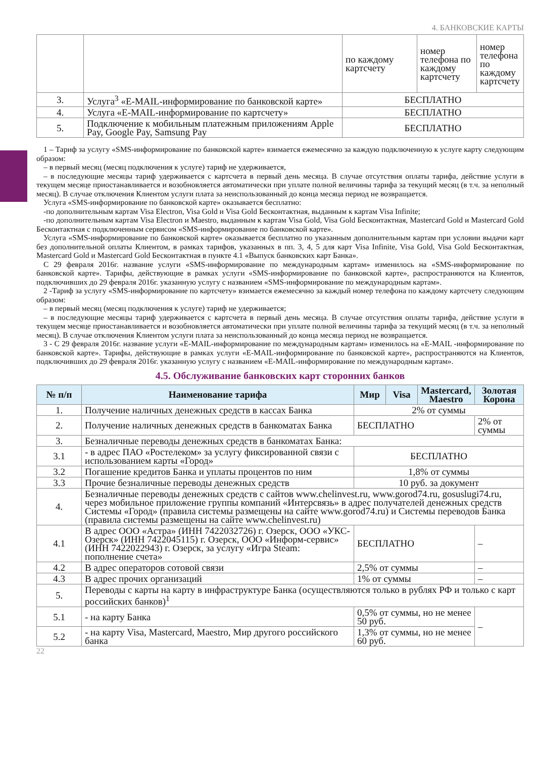4. БАНКОВСКИЕ КАРТЫ
| | | по каждому картсчету | номер телефона по каждому картсчету | номер телефона по каждому картсчету |
| 3. | Услуга<sup>3</sup> «E-MAIL-информирование по банковской карте» | БЕСПЛАТНО | | |
| 4. | Услуга «E-MAIL-информирование по картсчету» | БЕСПЛАТНО | | |
| 5. | Подключение к мобильным платежным приложениям Apple Pay, Google Pay, Samsung Pay | БЕСПЛАТНО | | |
1 – Тариф за услугу «SMS-информирование по банковской карте» взимается ежемесячно за каждую подключенную к услуге карту следующим образом:
– в первый месяц (месяц подключения к услуге) тариф не удерживается,
– в последующие месяцы тариф удерживается с картсчета в первый день месяца. В случае отсутствия оплаты тарифа, действие услуги в текущем месяце приостанавливается и возобновляется автоматически при уплате полной величины тарифа за текущий месяц (в т.ч. за неполный месяц). В случае отключения Клиентом услуги плата за неиспользованный до конца месяца период не возвращается.
Услуга «SMS-информирование по банковской карте» оказывается бесплатно:
-по дополнительным картам Visa Electron, Visa Gold и Visa Gold Бесконтактная, выданным к картам Visa Infinite;
-по дополнительным картам Visa Electron и Maestro, выданным к картам Visa Gold, Visa Gold Бесконтактная, Mastercard Gold и Mastercard Gold Бесконтактная с подключенным сервисом «SMS-информирование по банковской карте».
Услуга «SMS-информирование по банковской карте» оказывается бесплатно по указанным дополнительным картам при условии выдачи карт без дополнительной оплаты Клиентом, в рамках тарифов, указанных в пп. 3, 4, 5 для карт Visa Infinite, Visa Gold, Visa Gold Бесконтактная, Mastercard Gold и Mastercard Gold Бесконтактная в пункте 4.1 «Выпуск банковских карт Банка».
С 29 февраля 2016г. название услуги «SMS-информирование по международным картам» изменилось на «SMS-информирование по банковской карте». Тарифы, действующие в рамках услуги «SMS-информирование по банковской карте», распространяются на Клиентов, подключивших до 29 февраля 2016г. указанную услугу с названием «SMS-информирование по международным картам».
2 -Тариф за услугу «SMS-информирование по картсчету» взимается ежемесячно за каждый номер телефона по каждому картсчету следующим образом:
– в первый месяц (месяц подключения к услуге) тариф не удерживается;
– в последующие месяцы тариф удерживается с картсчета в первый день месяца. В случае отсутствия оплаты тарифа, действие услуги в текущем месяце приостанавливается и возобновляется автоматически при уплате полной величины тарифа за текущий месяц (в т.ч. за неполный месяц). В случае отключения Клиентом услуги плата за неиспользованный до конца месяца период не возвращается.
3 - С 29 февраля 2016г. название услуги «E-MAIL-информирование по международным картам» изменилось на «E-MAIL -информирование по банковской карте». Тарифы, действующие в рамках услуги «E-MAIL-информирование по банковской карте», распространяются на Клиентов, подключивших до 29 февраля 2016г. указанную услугу с названием «E-MAIL-информирование по международным картам».
4.5. Обслуживание банковских карт сторонних банков
| № п/п | Наименование тарифа | Мир | Visa | Mastercard, Maestro | Золотая Корона |
| --- | --- | --- | --- | --- | --- |
| 1. | Получение наличных денежных средств в кассах Банка | 2% от суммы | | | |
| 2. | Получение наличных денежных средств в банкоматах Банка | БЕСПЛАТНО | | | 2% от суммы |
| 3. | Безналичные переводы денежных средств в банкоматах Банка: | | | | |
| 3.1 | - в адрес ПАО «Ростелеком» за услугу фиксированной связи с использованием карты «Город» | БЕСПЛАТНО | | | |
| 3.2 | Погашение кредитов Банка и уплаты процентов по ним | 1,8% от суммы | | | |
| 3.3 | Прочие безналичные переводы денежных средств | 10 руб. за документ | | | |
| 4. | Безналичные переводы денежных средств с сайтов www.chelinvest.ru, www.gorod74.ru, gosuslugi74.ru, через мобильное приложение группы компаний «Интерсвязь» в адрес получателей денежных средств Системы «Город» (правила системы размещены на сайте www.gorod74.ru) и Системы переводов Банка (правила системы размещены на сайте www.chelinvest.ru) | | | | |
| 4.1 | В адрес ООО «Астра» (ИНН 7422032726) г. Озерск, ООО «УКС-Озерск» (ИНН 7422045115) г. Озерск, ООО «Информ-сервис» (ИНН 7422022943) г. Озерск, за услугу «Игра Steam: пополнение счета» | БЕСПЛАТНО | | | – |
| 4.2 | В адрес операторов сотовой связи | 2,5% от суммы | | | – |
| 4.3 | В адрес прочих организаций | 1% от суммы | | | – |
| 5. | Переводы с карты на карту в инфраструктуре Банка (осуществляются только в рублях РФ и только с карт российских банков)<sup>1</sup> | | | | |
| 5.1 | - на карту Банка | 0,5% от суммы, но не менее 50 руб. | | | – |
| 5.2 | - на карту Visa, Mastercard, Maestro, Мир другого российского банка | 1,3% от суммы, но не менее 60 руб. | | | |
22